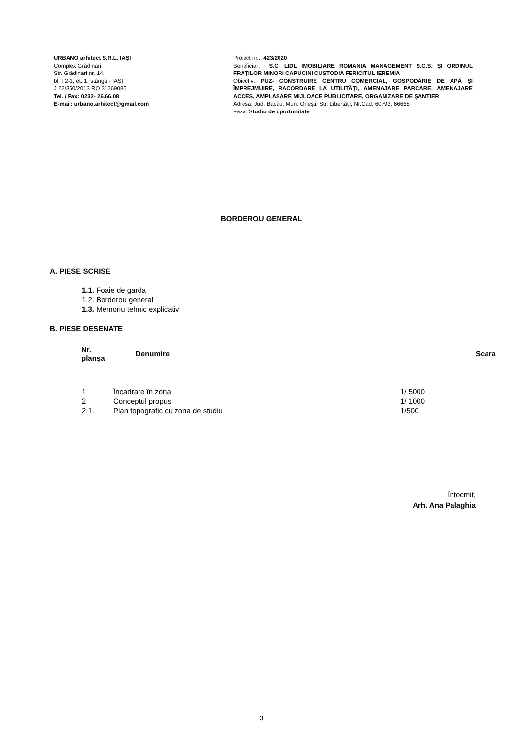URBANO arhitect S.R.L. IAŞI
Complex Grădinari,
Str. Grădinari nr. 14,
bl. F2-1, et. 1, stânga - IAŞI
J 22/350/2013 RO 31269085
Tel. / Fax: 0232- 26.66.08
E-mail: urbano.arhitect@gmail.com
Proiect nr.: 423/2020
Beneficiar: S.C. LIDL IMOBILIARE ROMANIA MANAGEMENT S.C.S. ȘI ORDINUL FRAȚILOR MINORI CAPUCINI CUSTODIA FERICITUL IEREMIA
Obiectiv: PUZ- CONSTRUIRE CENTRU COMERCIAL, GOSPODĂRIE DE APĂ ȘI ÎMPREJMUIRE, RACORDARE LA UTILITĂȚI, AMENAJARE PARCARE, AMENAJARE ACCES, AMPLASARE MIJLOACE PUBLICITARE, ORGANIZARE DE ȘANTIER
Adresa: Jud. Bacău, Mun. Onești, Str. Libertății, Nr.Cad. 60793, 66668
Faza: Studiu de oportunitate
BORDEROU GENERAL
A. PIESE SCRISE
1.1. Foaie de garda
1.2. Borderou general
1.3. Memoriu tehnic explicativ
B. PIESE DESENATE
| | Nr. planşa | Denumire | Scara |
| --- | --- | --- | --- |
| 1 | Încadrare în zona | 1/ 5000 |
| 2 | Conceptul propus | 1/ 1000 |
| 2.1. | Plan topografic cu zona de studiu | 1/500 |
Întocmit,
Arh. Ana Palaghia
3